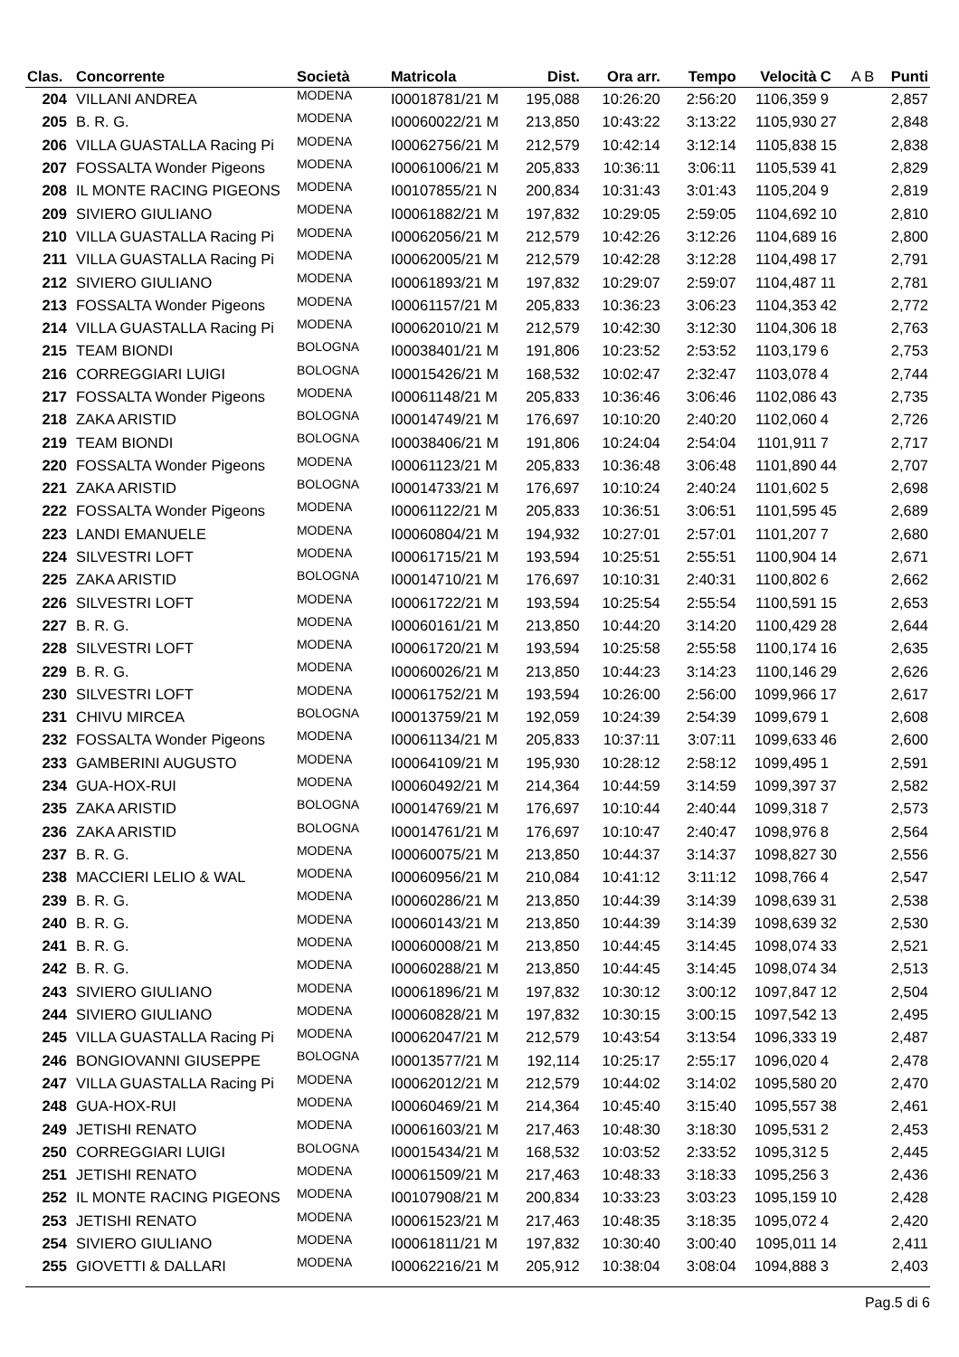| Clas. | Concorrente | Società | Matricola | Dist. | Ora arr. | Tempo | Velocità | C | A B | Punti |
| --- | --- | --- | --- | --- | --- | --- | --- | --- | --- | --- |
| 204 | VILLANI ANDREA | MODENA | I00018781/21 M | 195,088 | 10:26:20 | 2:56:20 | 1106,359 | 9 | | 2,857 |
| 205 | B. R. G. | MODENA | I00060022/21 M | 213,850 | 10:43:22 | 3:13:22 | 1105,930 | 27 | | 2,848 |
| 206 | VILLA GUASTALLA Racing Pi | MODENA | I00062756/21 M | 212,579 | 10:42:14 | 3:12:14 | 1105,838 | 15 | | 2,838 |
| 207 | FOSSALTA Wonder Pigeons | MODENA | I00061006/21 M | 205,833 | 10:36:11 | 3:06:11 | 1105,539 | 41 | | 2,829 |
| 208 | IL MONTE RACING PIGEONS | MODENA | I00107855/21 N | 200,834 | 10:31:43 | 3:01:43 | 1105,204 | 9 | | 2,819 |
| 209 | SIVIERO GIULIANO | MODENA | I00061882/21 M | 197,832 | 10:29:05 | 2:59:05 | 1104,692 | 10 | | 2,810 |
| 210 | VILLA GUASTALLA Racing Pi | MODENA | I00062056/21 M | 212,579 | 10:42:26 | 3:12:26 | 1104,689 | 16 | | 2,800 |
| 211 | VILLA GUASTALLA Racing Pi | MODENA | I00062005/21 M | 212,579 | 10:42:28 | 3:12:28 | 1104,498 | 17 | | 2,791 |
| 212 | SIVIERO GIULIANO | MODENA | I00061893/21 M | 197,832 | 10:29:07 | 2:59:07 | 1104,487 | 11 | | 2,781 |
| 213 | FOSSALTA Wonder Pigeons | MODENA | I00061157/21 M | 205,833 | 10:36:23 | 3:06:23 | 1104,353 | 42 | | 2,772 |
| 214 | VILLA GUASTALLA Racing Pi | MODENA | I00062010/21 M | 212,579 | 10:42:30 | 3:12:30 | 1104,306 | 18 | | 2,763 |
| 215 | TEAM BIONDI | BOLOGNA | I00038401/21 M | 191,806 | 10:23:52 | 2:53:52 | 1103,179 | 6 | | 2,753 |
| 216 | CORREGGIARI LUIGI | BOLOGNA | I00015426/21 M | 168,532 | 10:02:47 | 2:32:47 | 1103,078 | 4 | | 2,744 |
| 217 | FOSSALTA Wonder Pigeons | MODENA | I00061148/21 M | 205,833 | 10:36:46 | 3:06:46 | 1102,086 | 43 | | 2,735 |
| 218 | ZAKA ARISTID | BOLOGNA | I00014749/21 M | 176,697 | 10:10:20 | 2:40:20 | 1102,060 | 4 | | 2,726 |
| 219 | TEAM BIONDI | BOLOGNA | I00038406/21 M | 191,806 | 10:24:04 | 2:54:04 | 1101,911 | 7 | | 2,717 |
| 220 | FOSSALTA Wonder Pigeons | MODENA | I00061123/21 M | 205,833 | 10:36:48 | 3:06:48 | 1101,890 | 44 | | 2,707 |
| 221 | ZAKA ARISTID | BOLOGNA | I00014733/21 M | 176,697 | 10:10:24 | 2:40:24 | 1101,602 | 5 | | 2,698 |
| 222 | FOSSALTA Wonder Pigeons | MODENA | I00061122/21 M | 205,833 | 10:36:51 | 3:06:51 | 1101,595 | 45 | | 2,689 |
| 223 | LANDI EMANUELE | MODENA | I00060804/21 M | 194,932 | 10:27:01 | 2:57:01 | 1101,207 | 7 | | 2,680 |
| 224 | SILVESTRI LOFT | MODENA | I00061715/21 M | 193,594 | 10:25:51 | 2:55:51 | 1100,904 | 14 | | 2,671 |
| 225 | ZAKA ARISTID | BOLOGNA | I00014710/21 M | 176,697 | 10:10:31 | 2:40:31 | 1100,802 | 6 | | 2,662 |
| 226 | SILVESTRI LOFT | MODENA | I00061722/21 M | 193,594 | 10:25:54 | 2:55:54 | 1100,591 | 15 | | 2,653 |
| 227 | B. R. G. | MODENA | I00060161/21 M | 213,850 | 10:44:20 | 3:14:20 | 1100,429 | 28 | | 2,644 |
| 228 | SILVESTRI LOFT | MODENA | I00061720/21 M | 193,594 | 10:25:58 | 2:55:58 | 1100,174 | 16 | | 2,635 |
| 229 | B. R. G. | MODENA | I00060026/21 M | 213,850 | 10:44:23 | 3:14:23 | 1100,146 | 29 | | 2,626 |
| 230 | SILVESTRI LOFT | MODENA | I00061752/21 M | 193,594 | 10:26:00 | 2:56:00 | 1099,966 | 17 | | 2,617 |
| 231 | CHIVU MIRCEA | BOLOGNA | I00013759/21 M | 192,059 | 10:24:39 | 2:54:39 | 1099,679 | 1 | | 2,608 |
| 232 | FOSSALTA Wonder Pigeons | MODENA | I00061134/21 M | 205,833 | 10:37:11 | 3:07:11 | 1099,633 | 46 | | 2,600 |
| 233 | GAMBERINI AUGUSTO | MODENA | I00064109/21 M | 195,930 | 10:28:12 | 2:58:12 | 1099,495 | 1 | | 2,591 |
| 234 | GUA-HOX-RUI | MODENA | I00060492/21 M | 214,364 | 10:44:59 | 3:14:59 | 1099,397 | 37 | | 2,582 |
| 235 | ZAKA ARISTID | BOLOGNA | I00014769/21 M | 176,697 | 10:10:44 | 2:40:44 | 1099,318 | 7 | | 2,573 |
| 236 | ZAKA ARISTID | BOLOGNA | I00014761/21 M | 176,697 | 10:10:47 | 2:40:47 | 1098,976 | 8 | | 2,564 |
| 237 | B. R. G. | MODENA | I00060075/21 M | 213,850 | 10:44:37 | 3:14:37 | 1098,827 | 30 | | 2,556 |
| 238 | MACCIERI LELIO & WAL | MODENA | I00060956/21 M | 210,084 | 10:41:12 | 3:11:12 | 1098,766 | 4 | | 2,547 |
| 239 | B. R. G. | MODENA | I00060286/21 M | 213,850 | 10:44:39 | 3:14:39 | 1098,639 | 31 | | 2,538 |
| 240 | B. R. G. | MODENA | I00060143/21 M | 213,850 | 10:44:39 | 3:14:39 | 1098,639 | 32 | | 2,530 |
| 241 | B. R. G. | MODENA | I00060008/21 M | 213,850 | 10:44:45 | 3:14:45 | 1098,074 | 33 | | 2,521 |
| 242 | B. R. G. | MODENA | I00060288/21 M | 213,850 | 10:44:45 | 3:14:45 | 1098,074 | 34 | | 2,513 |
| 243 | SIVIERO GIULIANO | MODENA | I00061896/21 M | 197,832 | 10:30:12 | 3:00:12 | 1097,847 | 12 | | 2,504 |
| 244 | SIVIERO GIULIANO | MODENA | I00060828/21 M | 197,832 | 10:30:15 | 3:00:15 | 1097,542 | 13 | | 2,495 |
| 245 | VILLA GUASTALLA Racing Pi | MODENA | I00062047/21 M | 212,579 | 10:43:54 | 3:13:54 | 1096,333 | 19 | | 2,487 |
| 246 | BONGIOVANNI GIUSEPPE | BOLOGNA | I00013577/21 M | 192,114 | 10:25:17 | 2:55:17 | 1096,020 | 4 | | 2,478 |
| 247 | VILLA GUASTALLA Racing Pi | MODENA | I00062012/21 M | 212,579 | 10:44:02 | 3:14:02 | 1095,580 | 20 | | 2,470 |
| 248 | GUA-HOX-RUI | MODENA | I00060469/21 M | 214,364 | 10:45:40 | 3:15:40 | 1095,557 | 38 | | 2,461 |
| 249 | JETISHI RENATO | MODENA | I00061603/21 M | 217,463 | 10:48:30 | 3:18:30 | 1095,531 | 2 | | 2,453 |
| 250 | CORREGGIARI LUIGI | BOLOGNA | I00015434/21 M | 168,532 | 10:03:52 | 2:33:52 | 1095,312 | 5 | | 2,445 |
| 251 | JETISHI RENATO | MODENA | I00061509/21 M | 217,463 | 10:48:33 | 3:18:33 | 1095,256 | 3 | | 2,436 |
| 252 | IL MONTE RACING PIGEONS | MODENA | I00107908/21 M | 200,834 | 10:33:23 | 3:03:23 | 1095,159 | 10 | | 2,428 |
| 253 | JETISHI RENATO | MODENA | I00061523/21 M | 217,463 | 10:48:35 | 3:18:35 | 1095,072 | 4 | | 2,420 |
| 254 | SIVIERO GIULIANO | MODENA | I00061811/21 M | 197,832 | 10:30:40 | 3:00:40 | 1095,011 | 14 | | 2,411 |
| 255 | GIOVETTI & DALLARI | MODENA | I00062216/21 M | 205,912 | 10:38:04 | 3:08:04 | 1094,888 | 3 | | 2,403 |
Pag.5 di 6